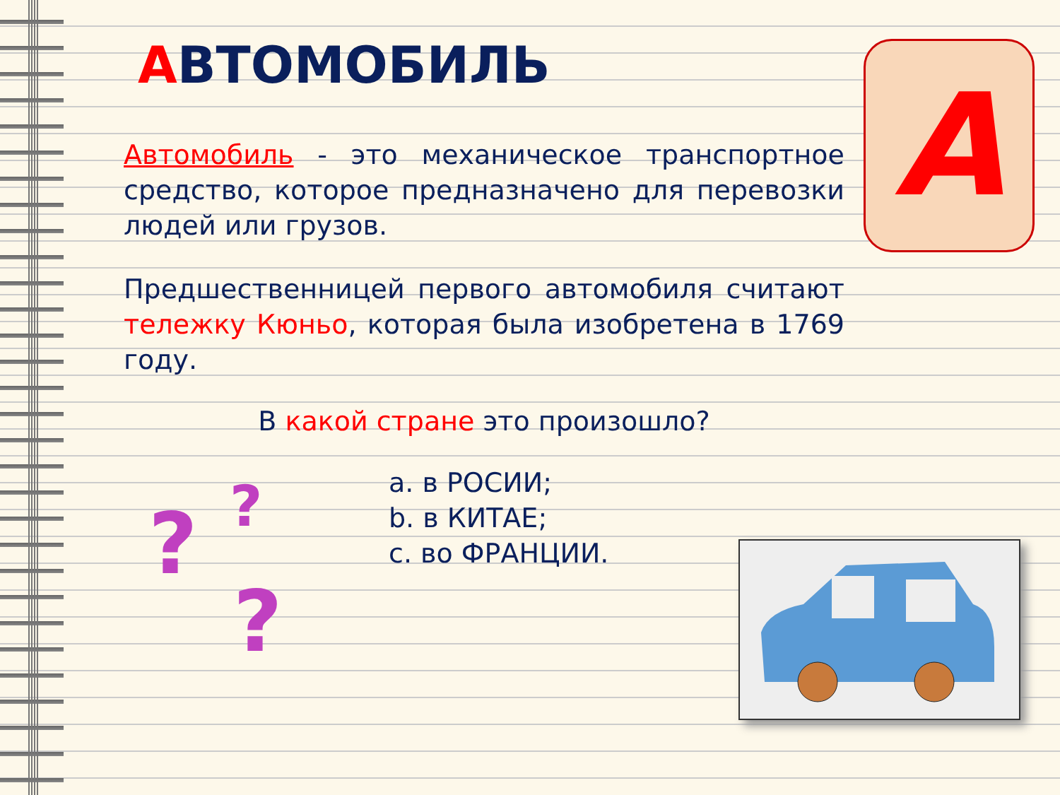АВТОМОБИЛЬ
Автомобиль - это механическое транспортное средство, которое предназначено для перевозки людей или грузов.
Предшественницей первого автомобиля считают тележку Кюньо, которая была изобретена в 1769 году.
В какой стране это произошло?
a. в РОСИИ;
b. в КИТАЕ;
c. во ФРАНЦИИ.
A
? ?
?